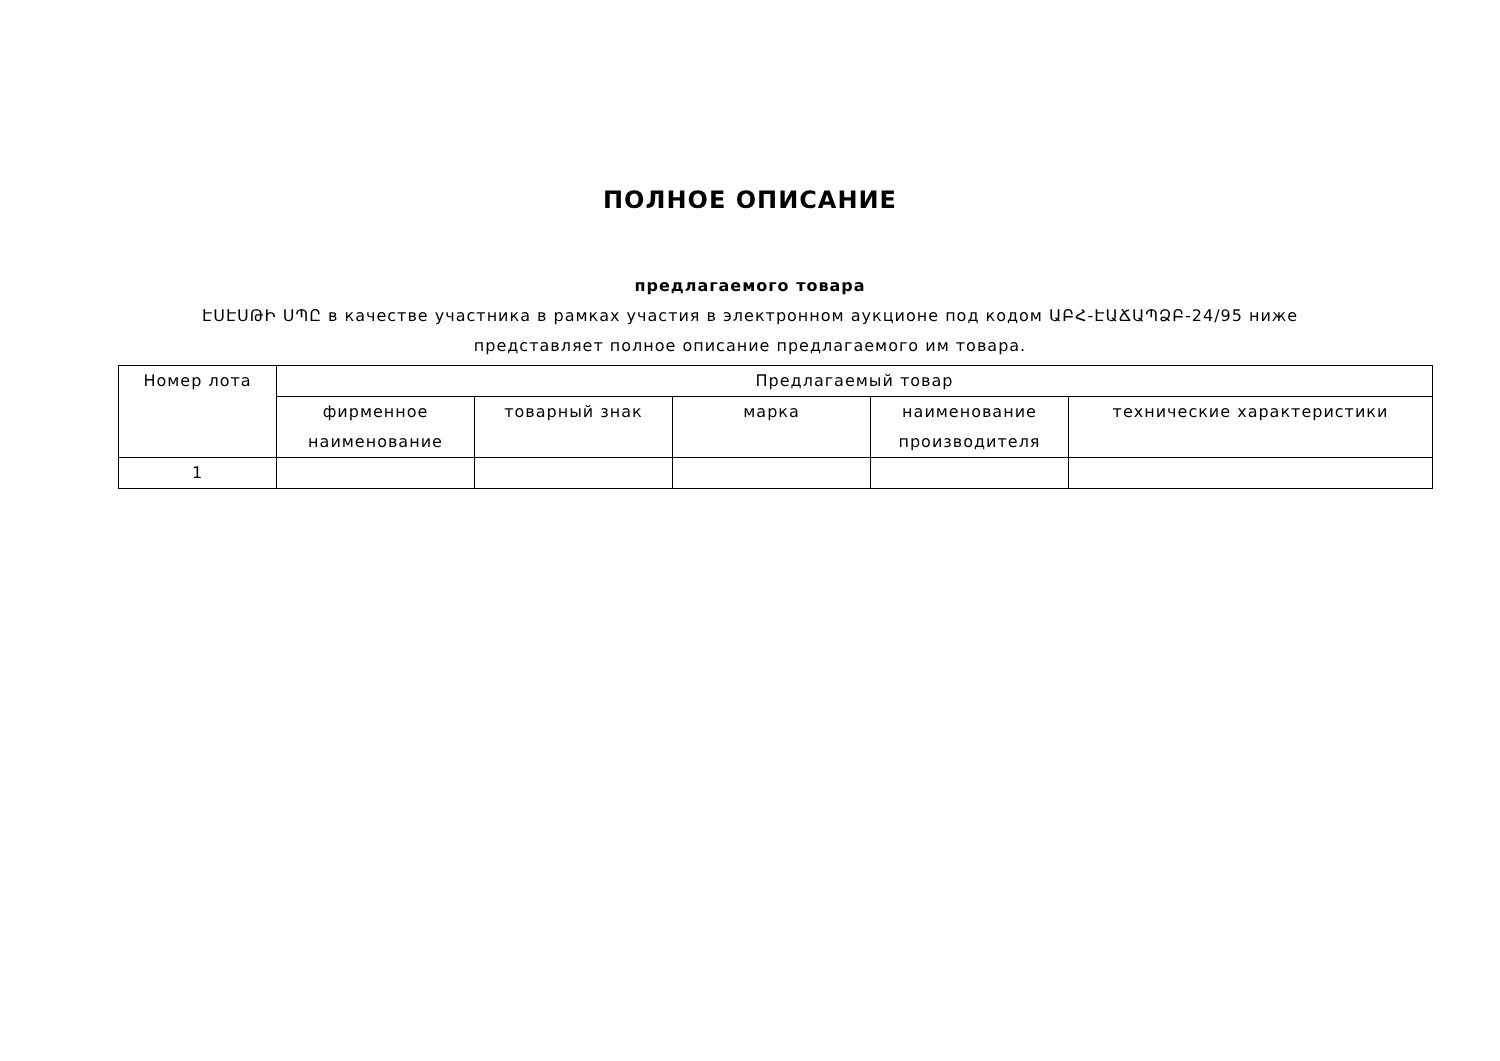ПОЛНОЕ ОПИСАНИЕ
предлагаемого товара
ԷՍԷՍԹԻ ՍՊԸ в качестве участника в рамках участия в электронном аукционе под кодом ԱԲՀ-ԷԱՃԱՊՁԲ-24/95 ниже
представляет полное описание предлагаемого им товара.
| Номер лота | Предлагаемый товар | | | | |
| --- | --- | --- | --- | --- | --- |
| | фирменное наименование | товарный знак | марка | наименование производителя | технические характеристики |
| 1 | | | | | |